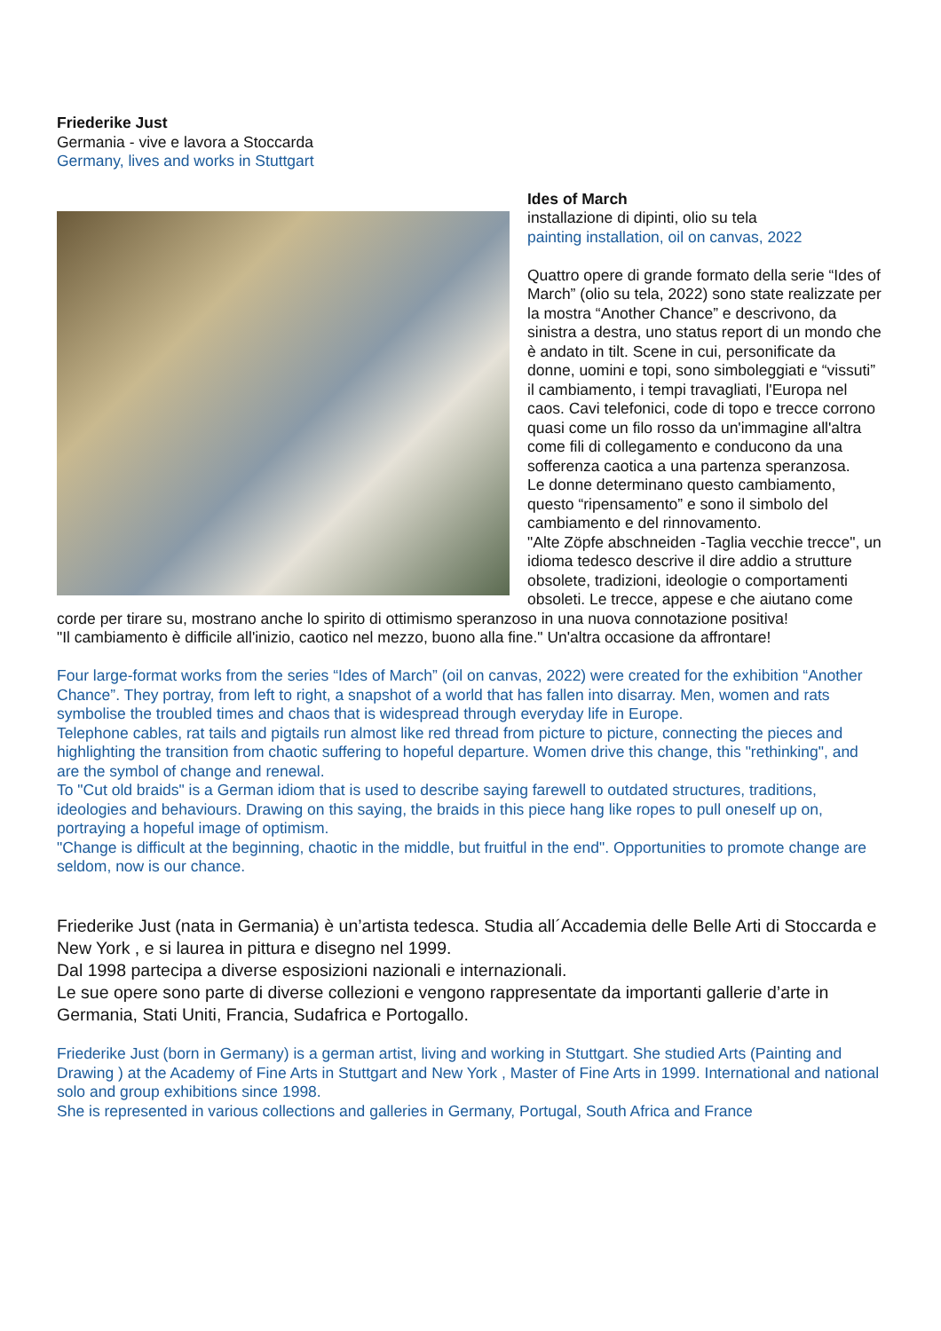Friederike Just
Germania - vive e lavora a Stoccarda
Germany, lives and works in Stuttgart
Ides of March
installazione di dipinti, olio su tela
painting installation, oil on canvas, 2022
Quattro opere di grande formato della serie “Ides of March” (olio su tela, 2022) sono state realizzate per la mostra “Another Chance” e descrivono, da sinistra a destra, uno status report di un mondo che è andato in tilt. Scene in cui, personificate da donne, uomini e topi, sono simboleggiati e “vissuti” il cambiamento, i tempi travagliati, l'Europa nel caos. Cavi telefonici, code di topo e trecce corrono quasi come un filo rosso da un'immagine all'altra come fili di collegamento e conducono da una sofferenza caotica a una partenza speranzosa.
Le donne determinano questo cambiamento, questo “ripensamento” e sono il simbolo del cambiamento e del rinnovamento.
"Alte Zöpfe abschneiden -Taglia vecchie trecce", un idioma tedesco descrive il dire addio a strutture obsolete, tradizioni, ideologie o comportamenti obsoleti. Le trecce, appese e che aiutano come corde per tirare su, mostrano anche lo spirito di ottimismo speranzoso in una nuova connotazione positiva!
"Il cambiamento è difficile all'inizio, caotico nel mezzo, buono alla fine." Un'altra occasione da affrontare!
Four large-format works from the series “Ides of March” (oil on canvas, 2022) were created for the exhibition “Another Chance”. They portray, from left to right, a snapshot of a world that has fallen into disarray. Men, women and rats symbolise the troubled times and chaos that is widespread through everyday life in Europe.
Telephone cables, rat tails and pigtails run almost like red thread from picture to picture, connecting the pieces and highlighting the transition from chaotic suffering to hopeful departure. Women drive this change, this "rethinking", and are the symbol of change and renewal.
To "Cut old braids" is a German idiom that is used to describe saying farewell to outdated structures, traditions, ideologies and behaviours. Drawing on this saying, the braids in this piece hang like ropes to pull oneself up on, portraying a hopeful image of optimism.
"Change is difficult at the beginning, chaotic in the middle, but fruitful in the end". Opportunities to promote change are seldom, now is our chance.
Friederike Just (nata in Germania) è un’artista tedesca. Studia all´Accademia delle Belle Arti di Stoccarda e New York , e si laurea in pittura e disegno nel 1999.
Dal 1998 partecipa a diverse esposizioni nazionali e internazionali.
Le sue opere sono parte di diverse collezioni e vengono rappresentate da importanti gallerie d’arte in Germania, Stati Uniti, Francia, Sudafrica e Portogallo.
Friederike Just (born in Germany) is a german artist, living and working in Stuttgart. She studied Arts (Painting and Drawing ) at the Academy of Fine Arts in Stuttgart and New York , Master of Fine Arts in 1999. International and national solo and group exhibitions since 1998.
She is represented in various collections and galleries in Germany, Portugal, South Africa and France